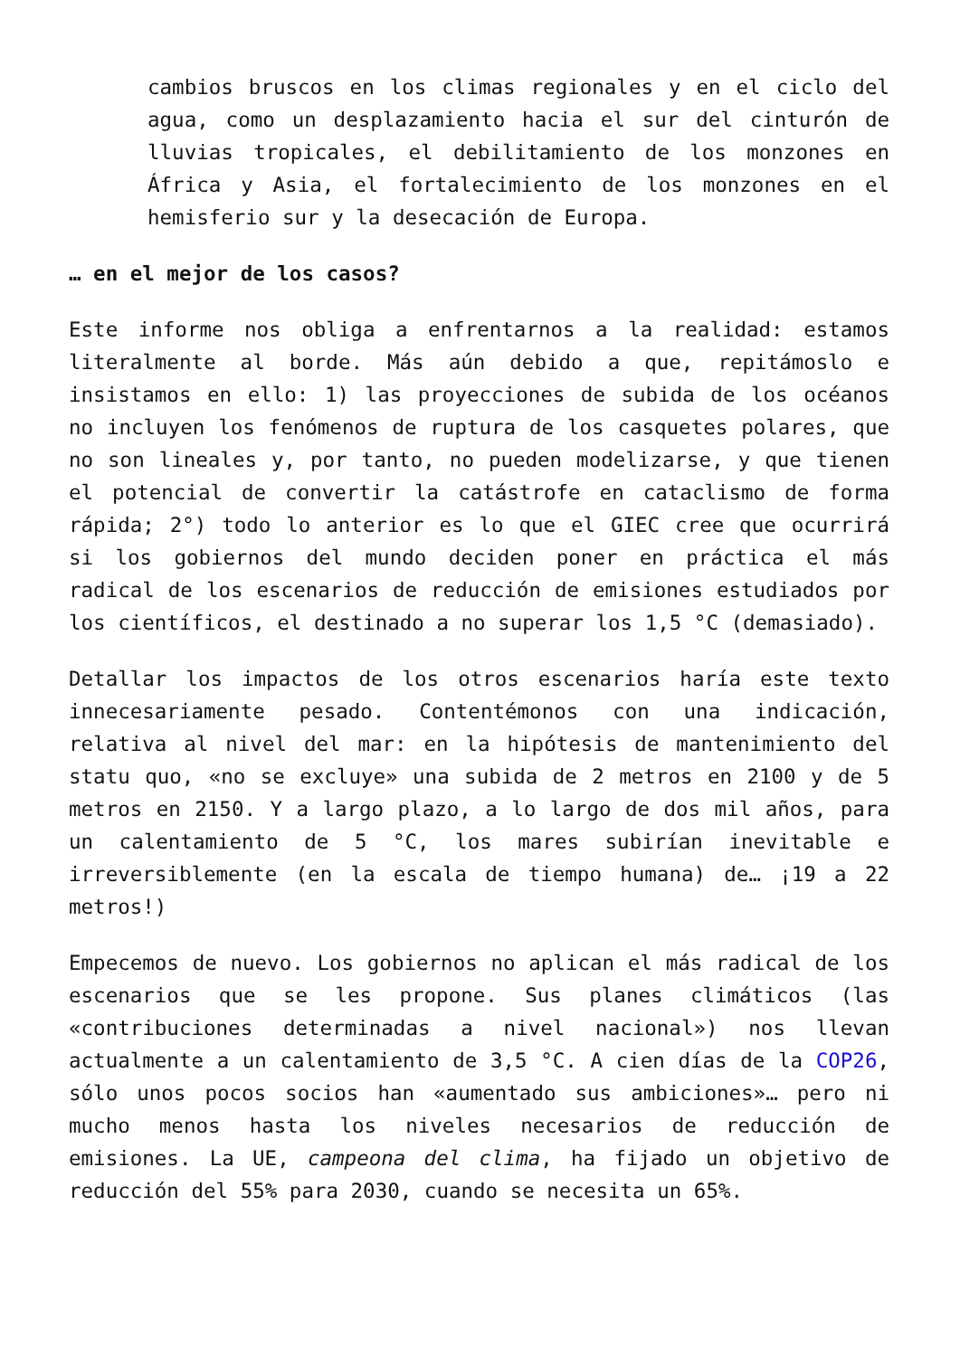cambios bruscos en los climas regionales y en el ciclo del agua, como un desplazamiento hacia el sur del cinturón de lluvias tropicales, el debilitamiento de los monzones en África y Asia, el fortalecimiento de los monzones en el hemisferio sur y la desecación de Europa.
… en el mejor de los casos?
Este informe nos obliga a enfrentarnos a la realidad: estamos literalmente al borde. Más aún debido a que, repitámoslo e insistamos en ello: 1) las proyecciones de subida de los océanos no incluyen los fenómenos de ruptura de los casquetes polares, que no son lineales y, por tanto, no pueden modelizarse, y que tienen el potencial de convertir la catástrofe en cataclismo de forma rápida; 2°) todo lo anterior es lo que el GIEC cree que ocurrirá si los gobiernos del mundo deciden poner en práctica el más radical de los escenarios de reducción de emisiones estudiados por los científicos, el destinado a no superar los 1,5 °C (demasiado).
Detallar los impactos de los otros escenarios haría este texto innecesariamente pesado. Contentémonos con una indicación, relativa al nivel del mar: en la hipótesis de mantenimiento del statu quo, «no se excluye» una subida de 2 metros en 2100 y de 5 metros en 2150. Y a largo plazo, a lo largo de dos mil años, para un calentamiento de 5 °C, los mares subirían inevitable e irreversiblemente (en la escala de tiempo humana) de… ¡19 a 22 metros!)
Empecemos de nuevo. Los gobiernos no aplican el más radical de los escenarios que se les propone. Sus planes climáticos (las «contribuciones determinadas a nivel nacional») nos llevan actualmente a un calentamiento de 3,5 °C. A cien días de la COP26, sólo unos pocos socios han «aumentado sus ambiciones»… pero ni mucho menos hasta los niveles necesarios de reducción de emisiones. La UE, campeona del clima, ha fijado un objetivo de reducción del 55% para 2030, cuando se necesita un 65%.